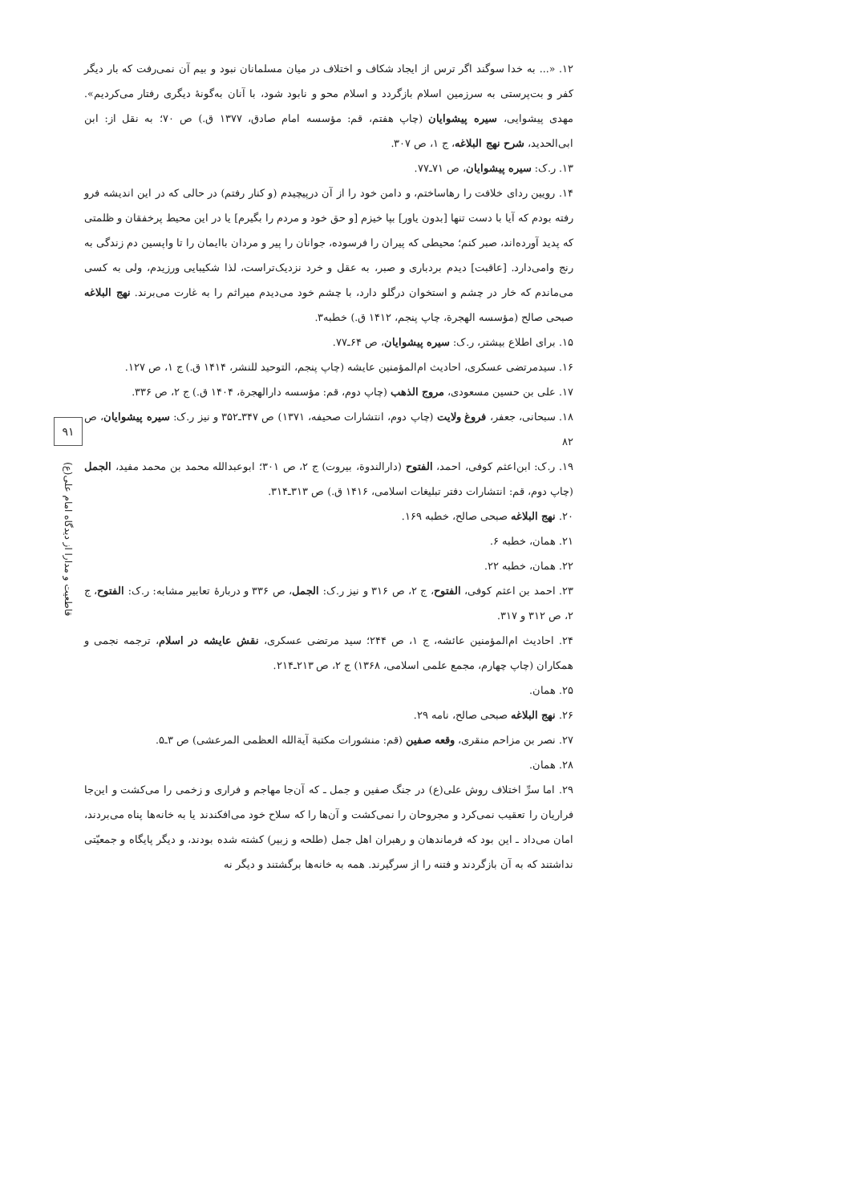۱۲. «... به خدا سوگند اگر ترس از ایجاد شکاف و اختلاف در میان مسلمانان نبود و بیم آن نمی‌رفت که بار دیگر کفر و بت‌پرستی به سرزمین اسلام بازگردد و اسلام محو و نابود شود، با آنان به‌گونهٔ دیگری رفتار می‌کردیم». مهدی پیشوایی، سیره پیشوایان (چاپ هفتم، قم: مؤسسه امام صادق، ۱۳۷۷ ق.) ص ۷۰؛ به نقل از: ابن ابی‌الحدید، شرح نهج البلاغه، ج ۱، ص ۳۰۷.
۱۳. ر.ک: سیره پیشوایان، ص ۷۱ـ۷۷.
۱۴. رویین ردای خلافت را رهاساختم، و دامن خود را از آن درپیچیدم (و کنار رفتم) در حالی که در این اندیشه فرو رفته بودم که آیا با دست تنها [بدون یاور] بپا خیزم [و حق خود و مردم را بگیرم] یا در این محیط پرخفقان و ظلمتی که پدید آورده‌اند، صبر کنم؛ محیطی که پیران را فرسوده، جوانان را پیر و مردان باایمان را تا واپسین دم زندگی به رنج وامی‌دارد. [عاقبت] دیدم بردباری و صبر، به عقل و خرد نزدیک‌تراست، لذا شکیبایی ورزیدم، ولی به کسی می‌ماندم که خار در چشم و استخوان درگلو دارد، با چشم خود می‌دیدم میراثم را به غارت می‌برند. نهج البلاغه صبحی صالح (مؤسسه الهجرة، چاپ پنجم، ۱۴۱۲ ق.) خطبه۳.
۱۵. برای اطلاع بیشتر، ر.ک: سیره پیشوایان، ص ۶۴ـ۷۷.
۱۶. سیدمرتضی عسکری، احادیث ام‌المؤمنین عایشه (چاپ پنجم، التوحید للنشر، ۱۴۱۴ ق.) ج ۱، ص ۱۲۷.
۱۷. علی بن حسین مسعودی، مروج الذهب (چاپ دوم، قم: مؤسسه دارالهجرة، ۱۴۰۴ ق.) ج ۲، ص ۳۳۶.
۱۸. سبحانی، جعفر، فروغ ولایت (چاپ دوم، انتشارات صحیفه، ۱۳۷۱) ص ۳۴۷ـ۳۵۲ و نیز ر.ک: سیره پیشوایان، ص ۸۲
۱۹. ر.ک: ابن‌اعثم کوفی، احمد، الفتوح (دارالندوة، بیروت) ج ۲، ص ۳۰۱؛ ابوعبدالله محمد بن محمد مفید، الجمل (چاپ دوم، قم: انتشارات دفتر تبلیغات اسلامی، ۱۴۱۶ ق.) ص ۳۱۳ـ۳۱۴.
۲۰. نهج البلاغه صبحی صالح، خطبه ۱۶۹.
۲۱. همان، خطبه ۶.
۲۲. همان، خطبه ۲۲.
۲۳. احمد بن اعثم کوفی، الفتوح، ج ۲، ص ۳۱۶ و نیز ر.ک: الجمل، ص ۳۳۶ و دربارهٔ تعابیر مشابه: ر.ک: الفتوح، ج ۲، ص ۳۱۲ و ۳۱۷.
۲۴. احادیث ام‌المؤمنین عائشه، ج ۱، ص ۲۴۴؛ سید مرتضی عسکری، نقش عایشه در اسلام، ترجمه نجمی و همکاران (چاپ چهارم، مجمع علمی اسلامی، ۱۳۶۸) ج ۲، ص ۲۱۳ـ۲۱۴.
۲۵. همان.
۲۶. نهج البلاغه صبحی صالح، نامه ۲۹.
۲۷. نصر بن مزاحم منقری، وقعه صفین (قم: منشورات مکتبة آیة‌الله العظمی المرعشی) ص ۳ـ۵.
۲۸. همان.
۲۹. اما سرِّ اختلاف روش علی(ع) در جنگ صفین و جمل ـ که آن‌جا مهاجم و فراری و زخمی را می‌کشت و این‌جا فراریان را تعقیب نمی‌کرد و مجروحان را نمی‌کشت و آن‌ها را که سلاح خود می‌افکندند یا به خانه‌ها پناه می‌بردند، امان می‌داد ـ این بود که فرماندهان و رهبران اهل جمل (طلحه و زبیر) کشته شده بودند، و دیگر پایگاه و جمعیّتی نداشتند که به آن بازگردند و فتنه را از سرگیرند. همه به خانه‌ها برگشتند و دیگر نه
۹۱
قاطعیت و مدارا از دیدگاه امام علی(ع)